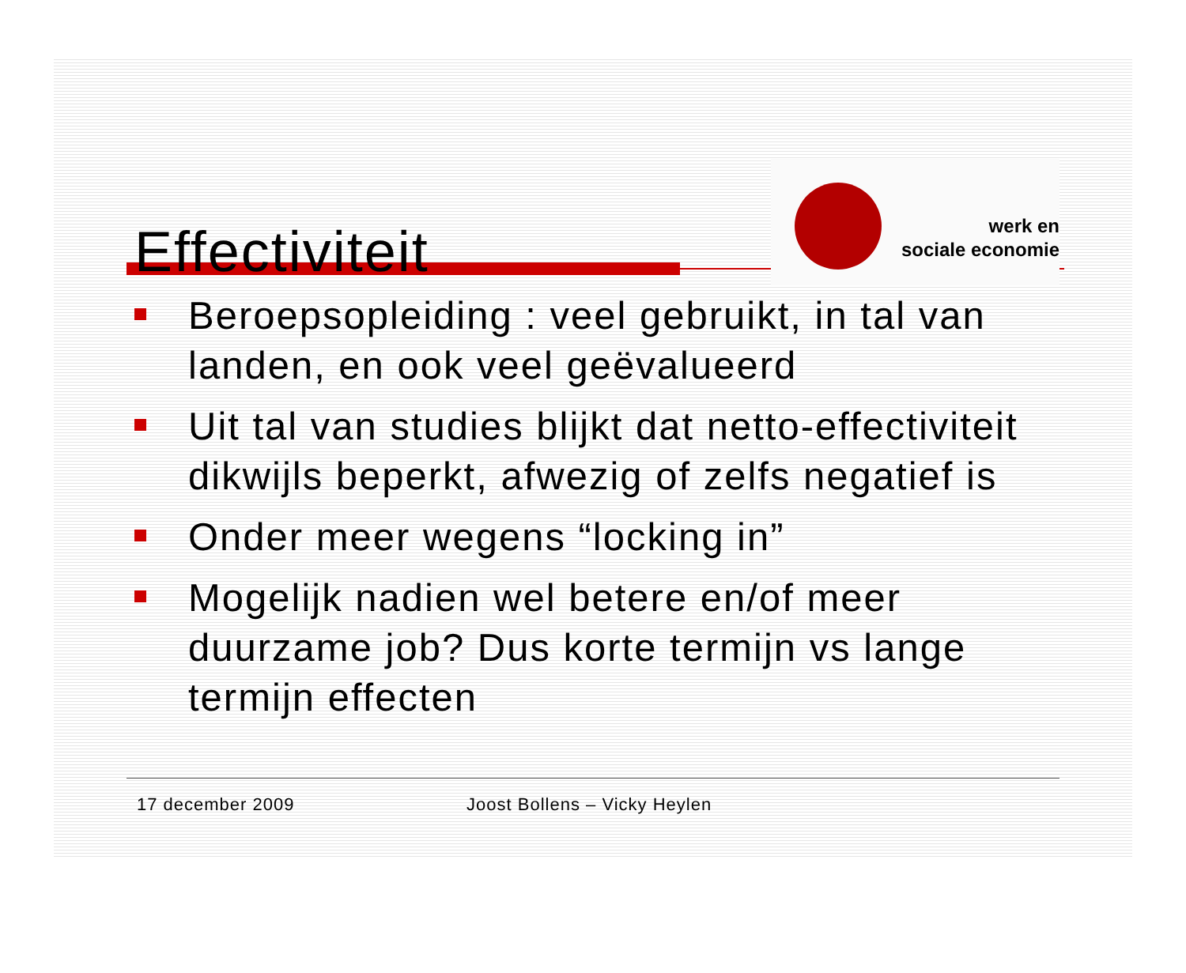Effectiviteit
werk en
sociale economie
Beroepsopleiding : veel gebruikt, in tal van landen, en ook veel geëvalueerd
Uit tal van studies blijkt dat netto-effectiviteit dikwijls beperkt, afwezig of zelfs negatief is
Onder meer wegens “locking in”
Mogelijk nadien wel betere en/of meer duurzame job? Dus korte termijn vs lange termijn effecten
17 december 2009 Joost Bollens – Vicky Heylen